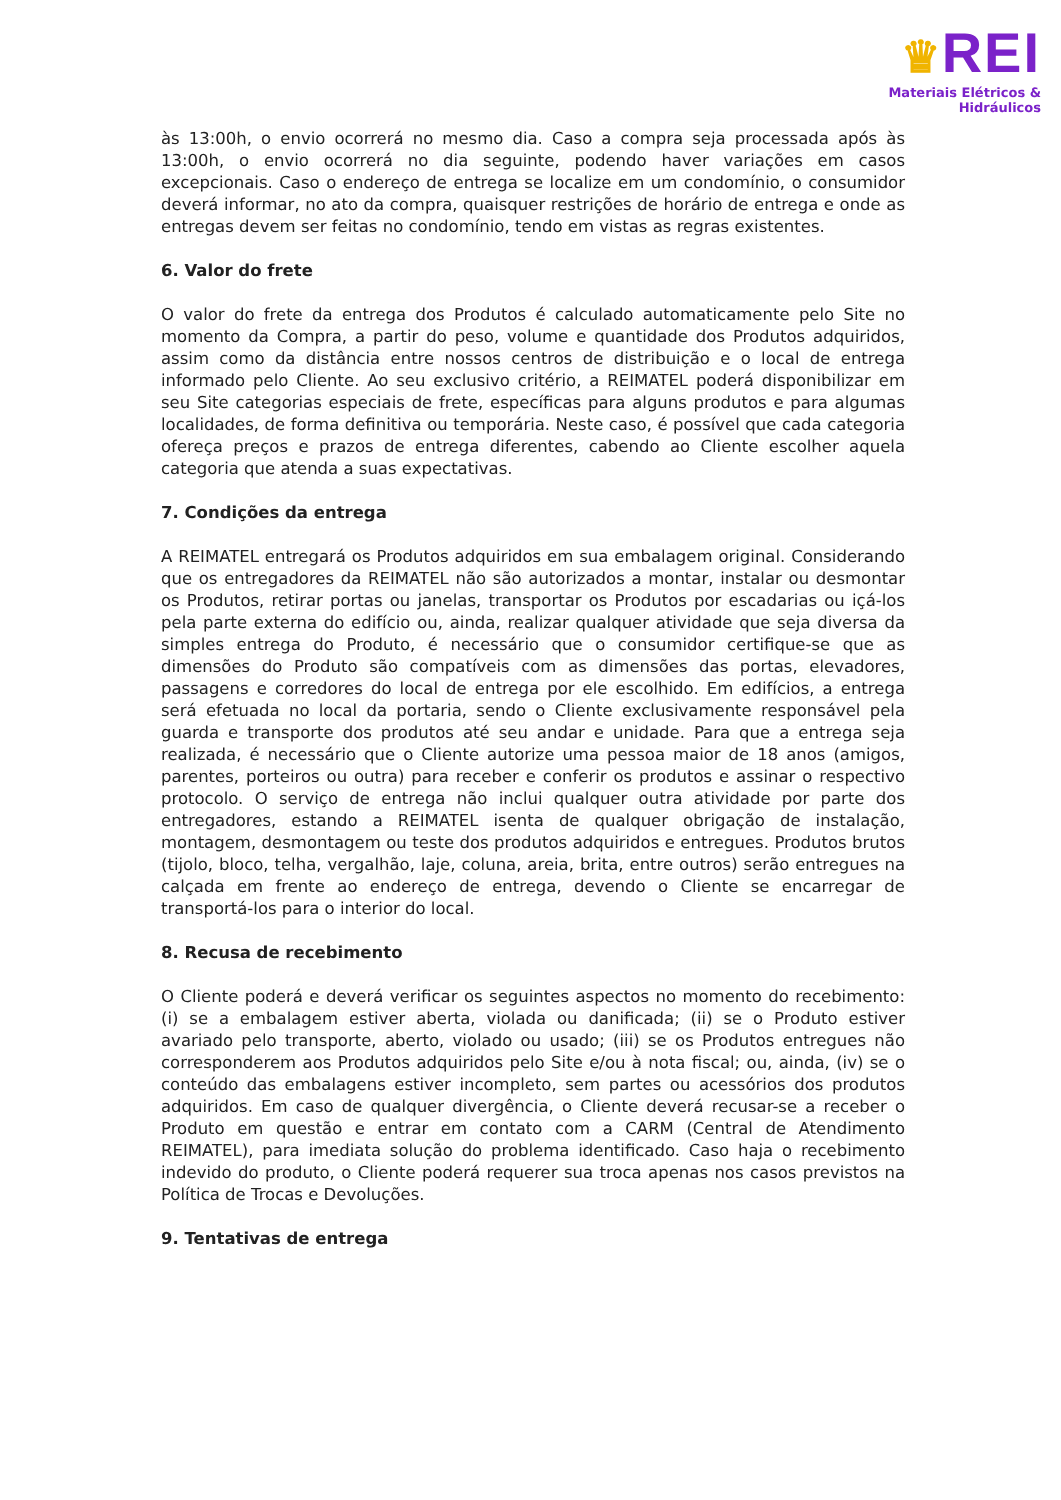♛REI
Materiais Elétricos & Hidráulicos
às 13:00h, o envio ocorrerá no mesmo dia. Caso a compra seja processada após às 13:00h, o envio ocorrerá no dia seguinte, podendo haver variações em casos excepcionais. Caso o endereço de entrega se localize em um condomínio, o consumidor deverá informar, no ato da compra, quaisquer restrições de horário de entrega e onde as entregas devem ser feitas no condomínio, tendo em vistas as regras existentes.
6. Valor do frete
O valor do frete da entrega dos Produtos é calculado automaticamente pelo Site no momento da Compra, a partir do peso, volume e quantidade dos Produtos adquiridos, assim como da distância entre nossos centros de distribuição e o local de entrega informado pelo Cliente. Ao seu exclusivo critério, a REIMATEL poderá disponibilizar em seu Site categorias especiais de frete, específicas para alguns produtos e para algumas localidades, de forma definitiva ou temporária. Neste caso, é possível que cada categoria ofereça preços e prazos de entrega diferentes, cabendo ao Cliente escolher aquela categoria que atenda a suas expectativas.
7. Condições da entrega
A REIMATEL entregará os Produtos adquiridos em sua embalagem original. Considerando que os entregadores da REIMATEL não são autorizados a montar, instalar ou desmontar os Produtos, retirar portas ou janelas, transportar os Produtos por escadarias ou içá-los pela parte externa do edifício ou, ainda, realizar qualquer atividade que seja diversa da simples entrega do Produto, é necessário que o consumidor certifique-se que as dimensões do Produto são compatíveis com as dimensões das portas, elevadores, passagens e corredores do local de entrega por ele escolhido. Em edifícios, a entrega será efetuada no local da portaria, sendo o Cliente exclusivamente responsável pela guarda e transporte dos produtos até seu andar e unidade. Para que a entrega seja realizada, é necessário que o Cliente autorize uma pessoa maior de 18 anos (amigos, parentes, porteiros ou outra) para receber e conferir os produtos e assinar o respectivo protocolo. O serviço de entrega não inclui qualquer outra atividade por parte dos entregadores, estando a REIMATEL isenta de qualquer obrigação de instalação, montagem, desmontagem ou teste dos produtos adquiridos e entregues. Produtos brutos (tijolo, bloco, telha, vergalhão, laje, coluna, areia, brita, entre outros) serão entregues na calçada em frente ao endereço de entrega, devendo o Cliente se encarregar de transportá-los para o interior do local.
8. Recusa de recebimento
O Cliente poderá e deverá verificar os seguintes aspectos no momento do recebimento: (i) se a embalagem estiver aberta, violada ou danificada; (ii) se o Produto estiver avariado pelo transporte, aberto, violado ou usado; (iii) se os Produtos entregues não corresponderem aos Produtos adquiridos pelo Site e/ou à nota fiscal; ou, ainda, (iv) se o conteúdo das embalagens estiver incompleto, sem partes ou acessórios dos produtos adquiridos. Em caso de qualquer divergência, o Cliente deverá recusar-se a receber o Produto em questão e entrar em contato com a CARM (Central de Atendimento REIMATEL), para imediata solução do problema identificado. Caso haja o recebimento indevido do produto, o Cliente poderá requerer sua troca apenas nos casos previstos na Política de Trocas e Devoluções.
9. Tentativas de entrega